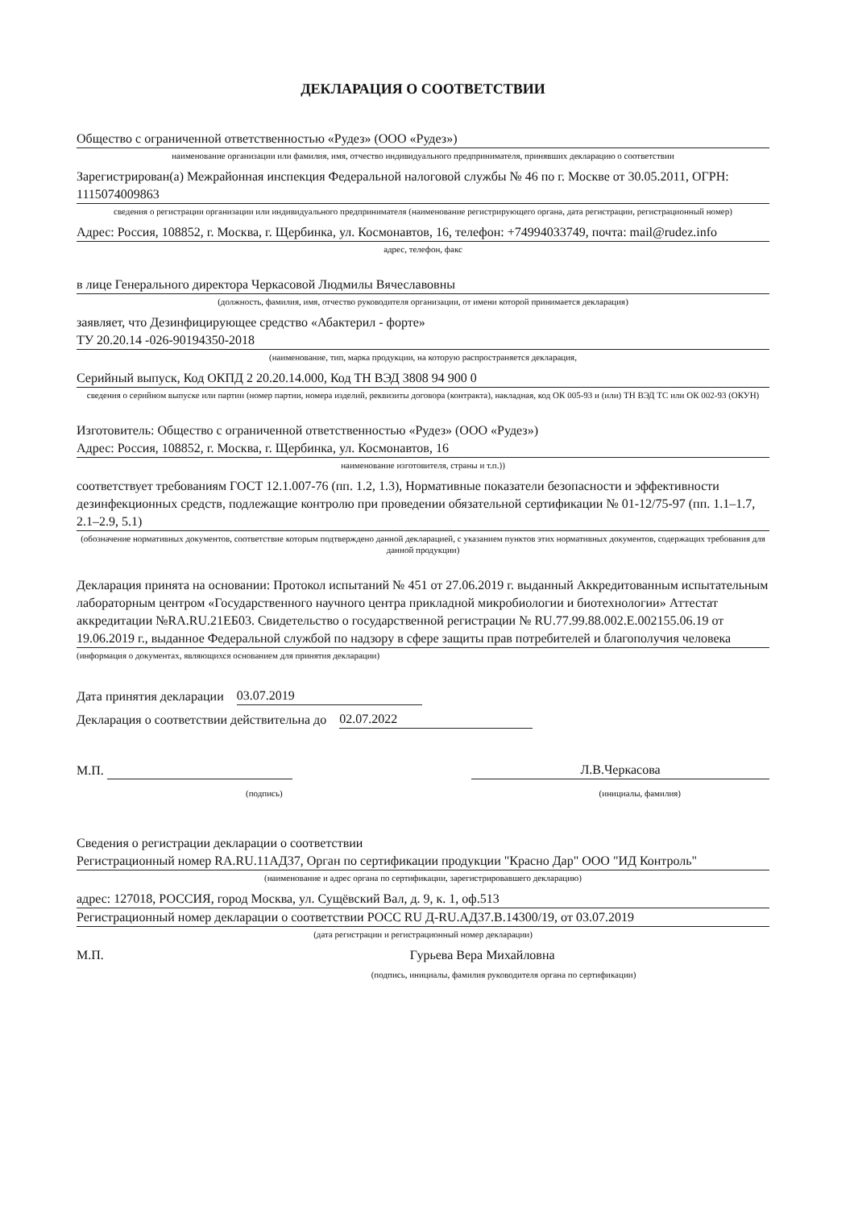ДЕКЛАРАЦИЯ О СООТВЕТСТВИИ
Общество с ограниченной ответственностью «Рудез» (ООО «Рудез»)
наименование организации или фамилия, имя, отчество индивидуального предпринимателя, принявших декларацию о соответствии
Зарегистрирован(а) Межрайонная инспекция Федеральной налоговой службы № 46 по г. Москве от 30.05.2011, ОГРН: 1115074009863
сведения о регистрации организации или индивидуального предпринимателя (наименование регистрирующего органа, дата регистрации, регистрационный номер)
Адрес: Россия, 108852, г. Москва, г. Щербинка, ул. Космонавтов, 16, телефон: +74994033749, почта: mail@rudez.info
адрес, телефон, факс
в лице Генерального директора Черкасовой Людмилы Вячеславовны
(должность, фамилия, имя, отчество руководителя организации, от имени которой принимается декларация)
заявляет, что Дезинфицирующее средство «Абактерил - форте»
ТУ 20.20.14 -026-90194350-2018
(наименование, тип, марка продукции, на которую распространяется декларация,
Серийный выпуск, Код ОКПД 2 20.20.14.000, Код ТН ВЭД 3808 94 900 0
сведения о серийном выпуске или партии (номер партии, номера изделий, реквизиты договора (контракта), накладная, код ОК 005-93 и (или) ТН ВЭД ТС или ОК 002-93 (ОКУН)
Изготовитель: Общество с ограниченной ответственностью «Рудез» (ООО «Рудез»)
Адрес: Россия, 108852, г. Москва, г. Щербинка, ул. Космонавтов, 16
наименование изготовителя, страны и т.п.))
соответствует требованиям ГОСТ 12.1.007-76 (пп. 1.2, 1.3), Нормативные показатели безопасности и эффективности дезинфекционных средств, подлежащие контролю при проведении обязательной сертификации № 01-12/75-97 (пп. 1.1–1.7, 2.1–2.9, 5.1)
(обозначение нормативных документов, соответствие которым подтверждено данной декларацией, с указанием пунктов этих нормативных документов, содержащих требования для данной продукции)
Декларация принята на основании: Протокол испытаний № 451 от 27.06.2019 г. выданный Аккредитованным испытательным лабораторным центром «Государственного научного центра прикладной микробиологии и биотехнологии» Аттестат аккредитации №RA.RU.21ЕБ03. Свидетельство о государственной регистрации № RU.77.99.88.002.Е.002155.06.19 от 19.06.2019 г., выданное Федеральной службой по надзору в сфере защиты прав потребителей и благополучия человека
(информация о документах, являющихся основанием для принятия декларации)
Дата принятия декларации 03.07.2019
Декларация о соответствии действительна до 02.07.2022
М.П. Л.В.Черкасова
(подпись) (инициалы, фамилия)
Сведения о регистрации декларации о соответствии
Регистрационный номер RA.RU.11АД37, Орган по сертификации продукции "Красно Дар" ООО "ИД Контроль"
(наименование и адрес органа по сертификации, зарегистрировавшего декларацию)
адрес: 127018, РОССИЯ, город Москва, ул. Сущёвский Вал, д. 9, к. 1, оф.513
Регистрационный номер декларации о соответствии РОСС RU Д-RU.АД37.В.14300/19, от 03.07.2019
(дата регистрации и регистрационный номер декларации)
М.П. Гурьева Вера Михайловна
(подпись, инициалы, фамилия руководителя органа по сертификации)